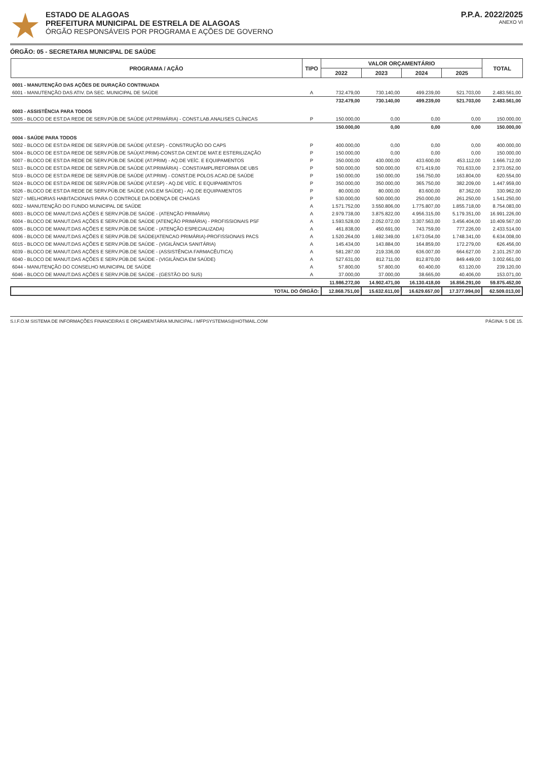ESTADO DE ALAGOAS
PREFEITURA MUNICIPAL DE ESTRELA DE ALAGOAS
ÓRGÃO RESPONSÁVEIS POR PROGRAMA E AÇÕES DE GOVERNO
P.P.A. 2022/2025
ANEXO VI
ÓRGÃO: 05 - SECRETARIA MUNICIPAL DE SAÚDE
| PROGRAMA / AÇÃO | TIPO | VALOR ORÇAMENTÁRIO | | | | TOTAL |
| --- | --- | --- | --- | --- | --- | --- |
| | | 2022 | 2023 | 2024 | 2025 | |
| 0001 - MANUTENÇÃO DAS AÇÕES DE DURAÇÃO CONTINUADA | | | | | | |
| 6001 - MANUTENÇÃO DAS ATIV. DA SEC. MUNICIPAL DE SAÚDE | A | 732.479,00 | 730.140,00 | 499.239,00 | 521.703,00 | 2.483.561,00 |
| | | 732.479,00 | 730.140,00 | 499.239,00 | 521.703,00 | 2.483.561,00 |
| 0003 - ASSISTÊNCIA PARA TODOS | | | | | | |
| 5005 - BLOCO DE EST.DA REDE DE SERV.PÚB.DE SAÚDE (AT.PRIMÁRIA) - CONST.LAB.ANALISES CLÍNICAS | P | 150.000,00 | 0,00 | 0,00 | 0,00 | 150.000,00 |
| | | 150.000,00 | 0,00 | 0,00 | 0,00 | 150.000,00 |
| 0004 - SAÚDE PARA TODOS | | | | | | |
| 5002 - BLOCO DE EST.DA REDE DE SERV.PÚB.DE SAÚDE (AT.ESP) - CONSTRUÇÃO DO CAPS | P | 400.000,00 | 0,00 | 0,00 | 0,00 | 400.000,00 |
| 5004 - BLOCO DE EST.DA REDE DE SERV.PÚB.DE SAÚ(AT.PRIM)-CONST.DA CENT.DE MAT.E ESTERILIZAÇÃO | P | 150.000,00 | 0,00 | 0,00 | 0,00 | 150.000,00 |
| 5007 - BLOCO DE EST.DA REDE DE SERV.PÚB.DE SAÚDE (AT.PRIM) - AQ.DE VEÍC. E EQUIPAMENTOS | P | 350.000,00 | 430.000,00 | 433.600,00 | 453.112,00 | 1.666.712,00 |
| 5013 - BLOCO DE EST.DA REDE DE SERV.PÚB.DE SAÚDE (AT.PRIMÁRIA) - CONST/AMPL/REFORMA DE UBS | P | 500.000,00 | 500.000,00 | 671.419,00 | 701.633,00 | 2.373.052,00 |
| 5019 - BLOCO DE EST.DA REDE DE SERV.PÚB.DE SAÚDE (AT.PRIM) - CONST.DE POLOS ACAD.DE SAÚDE | P | 150.000,00 | 150.000,00 | 156.750,00 | 163.804,00 | 620.554,00 |
| 5024 - BLOCO DE EST.DA REDE DE SERV.PÚB.DE SAÚDE (AT.ESP) - AQ.DE VEÍC. E EQUIPAMENTOS | P | 350.000,00 | 350.000,00 | 365.750,00 | 382.209,00 | 1.447.959,00 |
| 5026 - BLOCO DE EST.DA REDE DE SERV.PÚB.DE SAÚDE (VIG.EM SAÚDE) - AQ.DE EQUIPAMENTOS | P | 80.000,00 | 80.000,00 | 83.600,00 | 87.362,00 | 330.962,00 |
| 5027 - MELHORIAS HABITACIONAIS PARA O CONTROLE DA DOENÇA DE CHAGAS | P | 530.000,00 | 500.000,00 | 250.000,00 | 261.250,00 | 1.541.250,00 |
| 6002 - MANUTENÇÃO DO FUNDO MUNICIPAL DE SAÚDE | A | 1.571.752,00 | 3.550.806,00 | 1.775.807,00 | 1.855.718,00 | 8.754.083,00 |
| 6003 - BLOCO DE MANUT.DAS AÇÕES E SERV.PÚB.DE SAÚDE - (ATENÇÃO PRIMÁRIA) | A | 2.979.738,00 | 3.875.822,00 | 4.956.315,00 | 5.179.351,00 | 16.991.226,00 |
| 6004 - BLOCO DE MANUT.DAS AÇÕES E SERV.PÚB.DE SAÚDE (ATENÇÃO PRIMÁRIA) - PROFISSIONAIS PSF | A | 1.593.528,00 | 2.052.072,00 | 3.307.563,00 | 3.456.404,00 | 10.409.567,00 |
| 6005 - BLOCO DE MANUT.DAS AÇÕES E SERV.PÚB.DE SAÚDE - (ATENÇÃO ESPECIALIZADA) | A | 461.838,00 | 450.691,00 | 743.759,00 | 777.226,00 | 2.433.514,00 |
| 6006 - BLOCO DE MANUT.DAS AÇÕES E SERV.PÚB.DE SAÚDE(ATENCAO PRIMÁRIA)-PROFISSIONAIS PACS | A | 1.520.264,00 | 1.692.349,00 | 1.673.054,00 | 1.748.341,00 | 6.634.008,00 |
| 6015 - BLOCO DE MANUT.DAS AÇÕES E SERV.PÚB.DE SAÚDE - (VIGILÂNCIA SANITÁRIA) | A | 145.434,00 | 143.884,00 | 164.859,00 | 172.279,00 | 626.456,00 |
| 6039 - BLOCO DE MANUT.DAS AÇÕES E SERV.PÚB.DE SAÚDE - (ASSISTÊNCIA FARMACÊUTICA) | A | 581.287,00 | 219.336,00 | 636.007,00 | 664.627,00 | 2.101.257,00 |
| 6040 - BLOCO DE MANUT.DAS AÇÕES E SERV.PÚB.DE SAÚDE - (VIGILÂNCIA EM SAÚDE) | A | 527.631,00 | 812.711,00 | 812.870,00 | 849.449,00 | 3.002.661,00 |
| 6044 - MANUTENÇÃO DO CONSELHO MUNICIPAL DE SAÚDE | A | 57.800,00 | 57.800,00 | 60.400,00 | 63.120,00 | 239.120,00 |
| 6046 - BLOCO DE MANUT.DAS AÇÕES E SERV.PÚB.DE SAÚDE - (GESTÃO DO SUS) | A | 37.000,00 | 37.000,00 | 38.665,00 | 40.406,00 | 153.071,00 |
| | | 11.986.272,00 | 14.902.471,00 | 16.130.418,00 | 16.856.291,00 | 59.875.452,00 |
| TOTAL DO ÓRGÃO: | | 12.868.751,00 | 15.632.611,00 | 16.629.657,00 | 17.377.994,00 | 62.509.013,00 |
S.I.F.O.M SISTEMA DE INFORMAÇÕES FINANCEIRAS E ORÇAMENTÁRIA MUNICIPAL / MFPSYSTEMAS@HOTMAIL.COM PÁGINA: 5 DE 15.